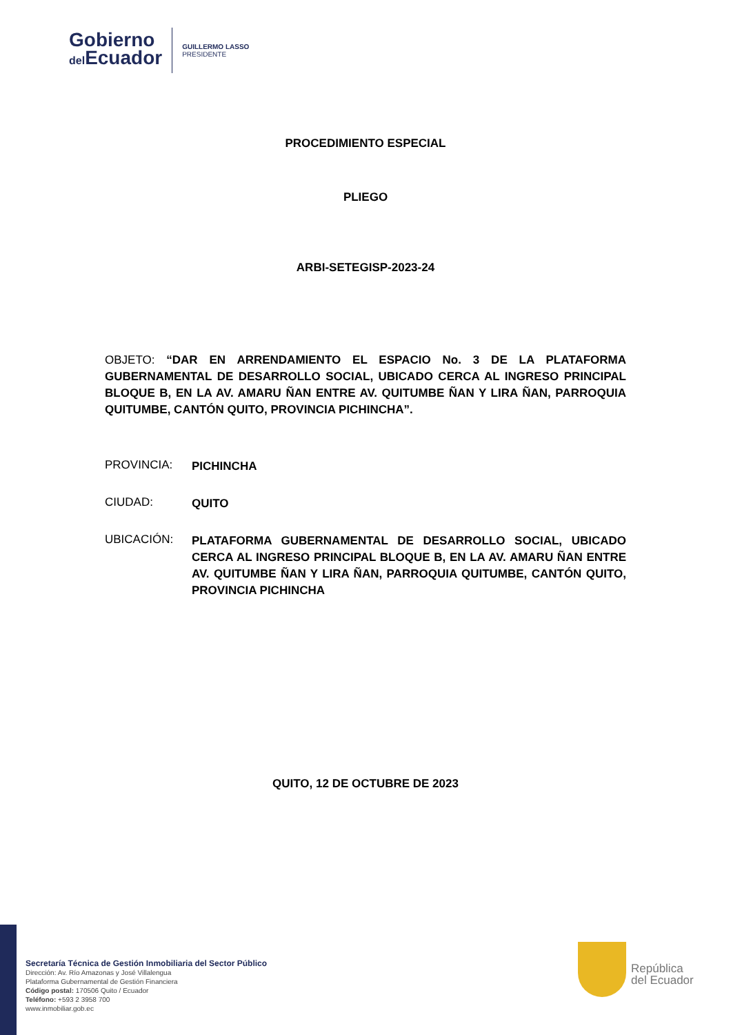Gobierno
del Ecuador
GUILLERMO LASSO
PRESIDENTE
PROCEDIMIENTO ESPECIAL
PLIEGO
ARBI-SETEGISP-2023-24
OBJETO: “DAR EN ARRENDAMIENTO EL ESPACIO No. 3 DE LA PLATAFORMA GUBERNAMENTAL DE DESARROLLO SOCIAL, UBICADO CERCA AL INGRESO PRINCIPAL BLOQUE B, EN LA AV. AMARU ÑAN ENTRE AV. QUITUMBE ÑAN Y LIRA ÑAN, PARROQUIA QUITUMBE, CANTÓN QUITO, PROVINCIA PICHINCHA”.
PROVINCIA: PICHINCHA
CIUDAD: QUITO
UBICACIÓN: PLATAFORMA GUBERNAMENTAL DE DESARROLLO SOCIAL, UBICADO CERCA AL INGRESO PRINCIPAL BLOQUE B, EN LA AV. AMARU ÑAN ENTRE AV. QUITUMBE ÑAN Y LIRA ÑAN, PARROQUIA QUITUMBE, CANTÓN QUITO, PROVINCIA PICHINCHA
QUITO, 12 DE OCTUBRE DE 2023
Secretaría Técnica de Gestión Inmobiliaria del Sector Público
Dirección: Av. Río Amazonas y José Villalengua
Plataforma Gubernamental de Gestión Financiera
Código postal: 170506 Quito / Ecuador
Teléfono: +593 2 3958 700
www.inmobiliar.gob.ec
República
del Ecuador